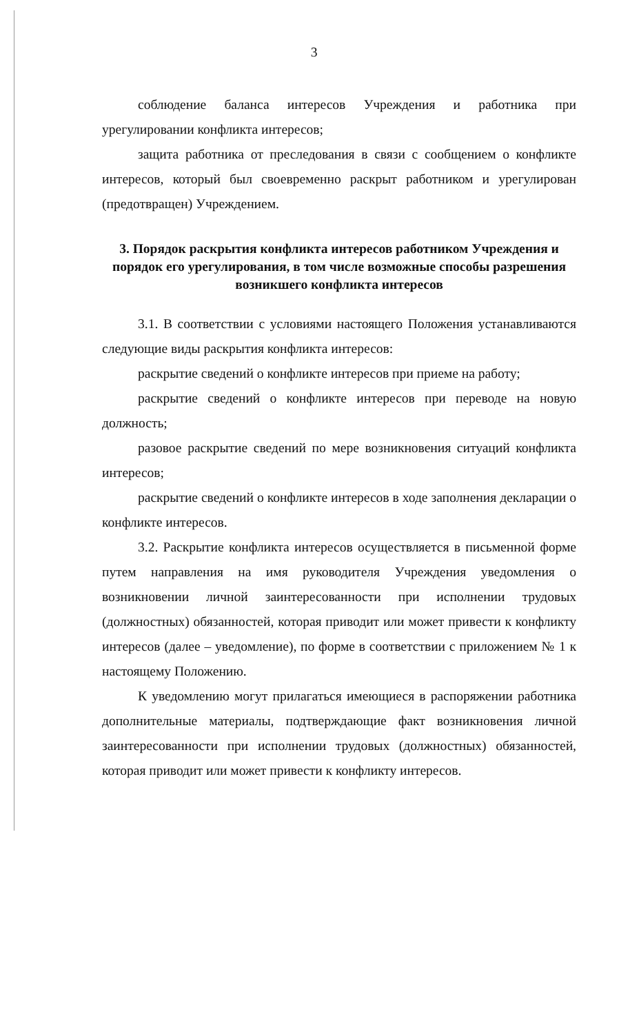3
соблюдение баланса интересов Учреждения и работника при урегулировании конфликта интересов;
защита работника от преследования в связи с сообщением о конфликте интересов, который был своевременно раскрыт работником и урегулирован (предотвращен) Учреждением.
3. Порядок раскрытия конфликта интересов работником Учреждения и порядок его урегулирования, в том числе возможные способы разрешения возникшего конфликта интересов
3.1. В соответствии с условиями настоящего Положения устанавливаются следующие виды раскрытия конфликта интересов:
раскрытие сведений о конфликте интересов при приеме на работу;
раскрытие сведений о конфликте интересов при переводе на новую должность;
разовое раскрытие сведений по мере возникновения ситуаций конфликта интересов;
раскрытие сведений о конфликте интересов в ходе заполнения декларации о конфликте интересов.
3.2. Раскрытие конфликта интересов осуществляется в письменной форме путем направления на имя руководителя Учреждения уведомления о возникновении личной заинтересованности при исполнении трудовых (должностных) обязанностей, которая приводит или может привести к конфликту интересов (далее – уведомление), по форме в соответствии с приложением № 1 к настоящему Положению.
К уведомлению могут прилагаться имеющиеся в распоряжении работника дополнительные материалы, подтверждающие факт возникновения личной заинтересованности при исполнении трудовых (должностных) обязанностей, которая приводит или может привести к конфликту интересов.